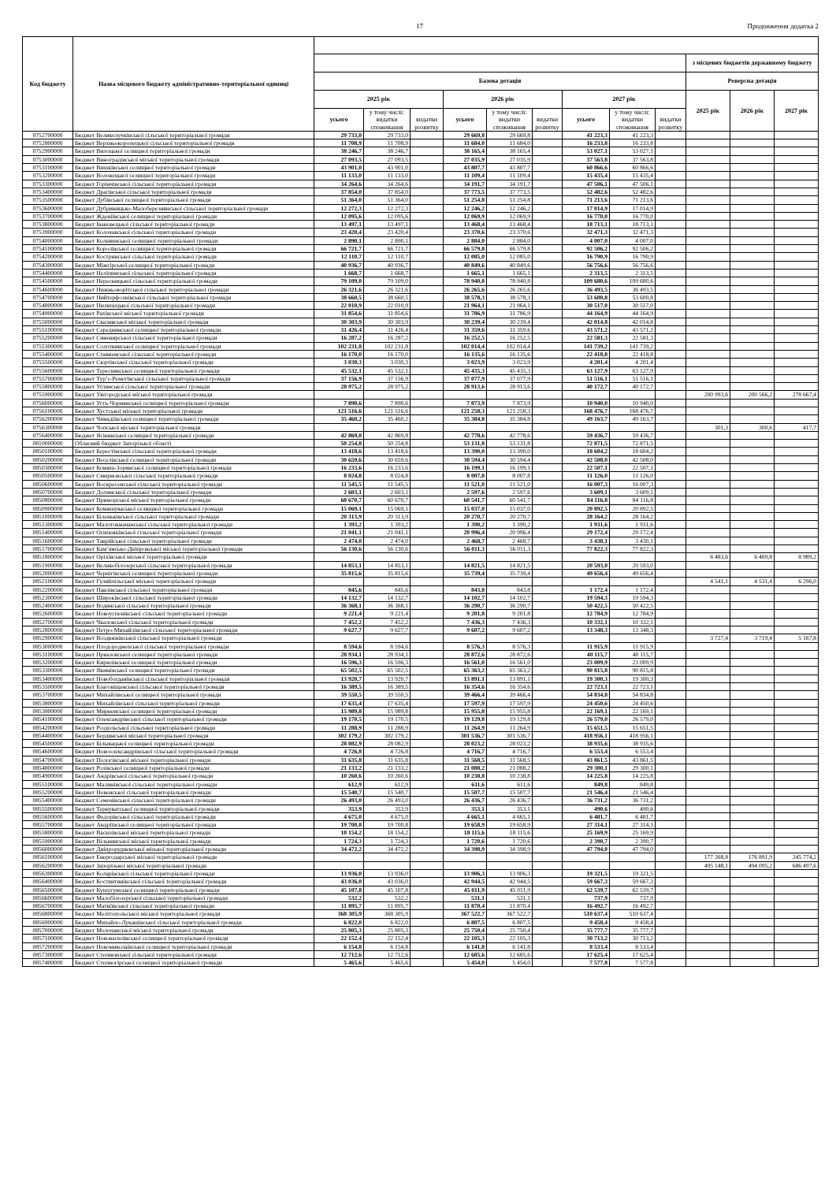17 Продовження додатка 2
| Код бюджету | Назва місцевого бюджету адміністративно-територіальної одиниці | | | | | | | | | | | | |
| --- | --- | --- | --- | --- | --- | --- | --- | --- | --- | --- | --- | --- | --- |
| | | | | | | | | | | | з місцевих бюджетів державному бюджету | | |
| | | Базова дотація | | | | | | | | | Реверсна дотація | | |
| | | 2025 рік | | | 2026 рік | | | 2027 рік | | | 2025 рік | 2026 рік | 2027 рік |
| | | усього | у тому числі: видатки споживання | видатки розвитку | усього | у тому числі: видатки споживання | видатки розвитку | усього | у тому числі: видатки споживання | видатки розвитку | | | |
| 0752700000 | Бюджет Великолучківської сільської територіальної громади | 29 733,0 | 29 733,0 | | 29 669,8 | 29 669,8 | | 41 223,3 | 41 223,3 | | | | |
| 0752800000 | Бюджет Верхньокоропецької сільської територіальної громади | 11 708,9 | 11 708,9 | | 11 684,0 | 11 684,0 | | 16 233,8 | 16 233,8 | | | | |
| 0752900000 | Бюджет Вилоцької селищної територіальної громади | 38 246,7 | 38 246,7 | | 38 165,4 | 38 165,4 | | 53 027,1 | 53 027,1 | | | | |
| 0753000000 | Бюджет Виноградівської міської територіальної громади | 27 093,5 | 27 093,5 | | 27 035,9 | 27 035,9 | | 37 563,8 | 37 563,8 | | | | |
| 0753100000 | Бюджет Вишківської селищної територіальної громади | 43 901,0 | 43 901,0 | | 43 807,7 | 43 807,7 | | 60 866,6 | 60 866,6 | | | | |
| 0753200000 | Бюджет Воловецької селищної територіальної громади | 11 133,0 | 11 133,0 | | 11 109,4 | 11 109,4 | | 15 435,4 | 15 435,4 | | | | |
| 0753300000 | Бюджет Горінчівської сільської територіальної громади | 34 264,6 | 34 264,6 | | 34 191,7 | 34 191,7 | | 47 506,1 | 47 506,1 | | | | |
| 0753400000 | Бюджет Драгівської сільської територіальної громади | 37 854,0 | 37 854,0 | | 37 773,5 | 37 773,5 | | 52 482,6 | 52 482,6 | | | | |
| 0753500000 | Бюджет Дубівської селищної територіальної громади | 51 364,0 | 51 364,0 | | 51 254,8 | 51 254,8 | | 71 213,6 | 71 213,6 | | | | |
| 0753600000 | Бюджет Дубриницько-Малоберезнянської сільської територіальної громади | 12 272,3 | 12 272,3 | | 12 246,2 | 12 246,2 | | 17 014,9 | 17 014,9 | | | | |
| 0753700000 | Бюджет Жденіївської селищної територіальної громади | 12 095,6 | 12 095,6 | | 12 069,9 | 12 069,9 | | 16 770,0 | 16 770,0 | | | | |
| 0753800000 | Бюджет Івановецької сільської територіальної громади | 13 497,1 | 13 497,1 | | 13 468,4 | 13 468,4 | | 18 713,1 | 18 713,1 | | | | |
| 0753900000 | Бюджет Колочавської сільської територіальної громади | 23 420,4 | 23 420,4 | | 23 370,6 | 23 370,6 | | 32 471,3 | 32 471,3 | | | | |
| 0754000000 | Бюджет Кольчинської селищної територіальної громади | 2 890,1 | 2 890,1 | | 2 884,0 | 2 884,0 | | 4 007,0 | 4 007,0 | | | | |
| 0754100000 | Бюджет Королівської селищної територіальної громади | 66 721,7 | 66 721,7 | | 66 579,8 | 66 579,8 | | 92 506,2 | 92 506,2 | | | | |
| 0754200000 | Бюджет Костринської сільської територіальної громади | 12 110,7 | 12 110,7 | | 12 085,0 | 12 085,0 | | 16 790,9 | 16 790,9 | | | | |
| 0754300000 | Бюджет Міжгірської селищної територіальної громади | 40 936,7 | 40 936,7 | | 40 849,6 | 40 849,6 | | 56 756,6 | 56 756,6 | | | | |
| 0754400000 | Бюджет Неліпинської сільської територіальної громади | 1 668,7 | 1 668,7 | | 1 665,1 | 1 665,1 | | 2 313,5 | 2 313,5 | | | | |
| 0754500000 | Бюджет Нересницької сільської територіальної громади | 79 109,0 | 79 109,0 | | 78 940,8 | 78 940,8 | | 109 680,6 | 109 680,6 | | | | |
| 0754600000 | Бюджет Нижньоворітської сільської територіальної громади | 26 321,6 | 26 321,6 | | 26 265,6 | 26 265,6 | | 36 493,5 | 36 493,5 | | | | |
| 0754700000 | Бюджет Пийтерфолвівської сільської територіальної громади | 38 660,5 | 38 660,5 | | 38 578,3 | 38 578,3 | | 53 600,8 | 53 600,8 | | | | |
| 0754800000 | Бюджет Пилипецької сільської територіальної громади | 22 010,9 | 22 010,9 | | 21 964,1 | 21 964,1 | | 30 517,0 | 30 517,0 | | | | |
| 0754900000 | Бюджет Рахівської міської територіальної громади | 31 854,6 | 31 854,6 | | 31 786,9 | 31 786,9 | | 44 164,9 | 44 164,9 | | | | |
| 0755000000 | Бюджет Свалявської міської територіальної громади | 30 303,9 | 30 303,9 | | 30 239,4 | 30 239,4 | | 42 014,8 | 42 014,8 | | | | |
| 0755100000 | Бюджет Середнянської селищної територіальної громади | 31 426,4 | 31 426,4 | | 31 359,6 | 31 359,6 | | 43 571,2 | 43 571,2 | | | | |
| 0755200000 | Бюджет Синевирської сільської територіальної громади | 16 287,2 | 16 287,2 | | 16 252,5 | 16 252,5 | | 22 581,3 | 22 581,3 | | | | |
| 0755300000 | Бюджет Солотвинської селищної територіальної громади | 102 231,8 | 102 231,8 | | 102 014,4 | 102 014,4 | | 141 739,2 | 141 739,2 | | | | |
| 0755400000 | Бюджет Ставненської сільської територіальної громади | 16 170,0 | 16 170,0 | | 16 135,6 | 16 135,6 | | 22 418,8 | 22 418,8 | | | | |
| 0755500000 | Бюджет Сюртівської сільської територіальної громади | 3 030,3 | 3 030,3 | | 3 023,9 | 3 023,9 | | 4 201,4 | 4 201,4 | | | | |
| 0755600000 | Бюджет Тересвянської селищної територіальної громади | 45 532,1 | 45 532,1 | | 45 435,3 | 45 435,3 | | 63 127,9 | 63 127,9 | | | | |
| 0755700000 | Бюджет Тур’є-Реметівської сільської територіальної громади | 37 156,9 | 37 156,9 | | 37 077,9 | 37 077,9 | | 51 516,1 | 51 516,1 | | | | |
| 0755800000 | Бюджет Углянської сільської територіальної громади | 28 975,2 | 28 975,2 | | 28 913,6 | 28 913,6 | | 40 172,7 | 40 172,7 | | | | |
| 0755900000 | Бюджет Ужгородської міської територіальної громади | | | | | | | | | | 200 993,6 | 200 566,2 | 278 667,4 |
| 0756000000 | Бюджет Усть-Чорнянської селищної територіальної громади | 7 890,6 | 7 890,6 | | 7 873,9 | 7 873,9 | | 10 940,0 | 10 940,0 | | | | |
| 0756100000 | Бюджет Хустської міської територіальної громади | 121 516,6 | 121 516,6 | | 121 258,3 | 121 258,3 | | 168 476,7 | 168 476,7 | | | | |
| 0756200000 | Бюджет Чинадіївської селищної територіальної громади | 35 460,2 | 35 460,2 | | 35 384,8 | 35 384,8 | | 49 163,7 | 49 163,7 | | | | |
| 0756300000 | Бюджет Чопської міської територіальної громади | | | | | | | | | | 301,3 | 300,6 | 417,7 |
| 0756400000 | Бюджет Ясінянської селищної територіальної громади | 42 869,8 | 42 869,8 | | 42 778,6 | 42 778,6 | | 59 436,7 | 59 436,7 | | | | |
| 0810000000 | Обласний бюджет Запорізької області | 50 254,8 | 50 254,8 | | 53 131,8 | 53 131,8 | | 72 871,5 | 72 871,5 | | | | |
| 0850100000 | Бюджет Берестівської сільської територіальної громади | 13 418,6 | 13 418,6 | | 13 390,0 | 13 390,0 | | 18 604,2 | 18 604,2 | | | | |
| 0850200000 | Бюджет Веселівської селищної територіальної громади | 30 659,6 | 30 659,6 | | 30 594,4 | 30 594,4 | | 42 508,0 | 42 508,0 | | | | |
| 0850300000 | Бюджет Комиш-Зорянської селищної територіальної громади | 16 233,6 | 16 233,6 | | 16 199,1 | 16 199,1 | | 22 507,1 | 22 507,1 | | | | |
| 0850500000 | Бюджет Смирновської сільської територіальної громади | 8 024,8 | 8 024,8 | | 8 007,8 | 8 007,8 | | 11 126,0 | 11 126,0 | | | | |
| 0850600000 | Бюджет Воскресенської сільської територіальної громади | 11 545,5 | 11 545,5 | | 11 521,0 | 11 521,0 | | 16 007,3 | 16 007,3 | | | | |
| 0850700000 | Бюджет Долинської сільської територіальної громади | 2 603,1 | 2 603,1 | | 2 597,6 | 2 597,6 | | 3 609,1 | 3 609,1 | | | | |
| 0850800000 | Бюджет Приморської міської територіальної громади | 60 670,7 | 60 670,7 | | 60 541,7 | 60 541,7 | | 84 116,8 | 84 116,8 | | | | |
| 0850900000 | Бюджет Комишуваської селищної територіальної громади | 15 069,1 | 15 069,1 | | 15 037,0 | 15 037,0 | | 20 892,5 | 20 892,5 | | | | |
| 0851000000 | Бюджет Біленьківської сільської територіальної громади | 20 313,9 | 20 313,9 | | 20 270,7 | 20 270,7 | | 28 164,2 | 28 164,2 | | | | |
| 0851300000 | Бюджет Малотокмачанської сільської територіальної громади | 1 393,2 | 1 393,2 | | 1 390,2 | 1 390,2 | | 1 931,6 | 1 931,6 | | | | |
| 0851400000 | Бюджет Осипенківської сільської територіальної громади | 21 041,1 | 21 041,1 | | 20 996,4 | 20 996,4 | | 29 172,4 | 29 172,4 | | | | |
| 0851600000 | Бюджет Таврійської сільської територіальної громади | 2 474,0 | 2 474,0 | | 2 468,7 | 2 468,7 | | 3 430,1 | 3 430,1 | | | | |
| 0851700000 | Бюджет Кам’янсько-Дніпровської міської територіальної громади | 56 130,6 | 56 130,6 | | 56 011,3 | 56 011,3 | | 77 822,3 | 77 822,3 | | | | |
| 0851800000 | Бюджет Оріхівської міської територіальної громади | | | | | | | | | | 6 483,6 | 6 469,8 | 8 989,2 |
| 0851900000 | Бюджет Великобілозерської сільської територіальної громади | 14 853,1 | 14 853,1 | | 14 821,5 | 14 821,5 | | 20 593,0 | 20 593,0 | | | | |
| 0852000000 | Бюджет Чернігівської селищної територіальної громади | 35 815,6 | 35 815,6 | | 35 739,4 | 35 739,4 | | 49 656,4 | 49 656,4 | | | | |
| 0852100000 | Бюджет Гуляйпільської міської територіальної громади | | | | | | | | | | 4 541,1 | 4 531,4 | 6 296,0 |
| 0852200000 | Бюджет Павлівської сільської територіальної громади | 845,6 | 845,6 | | 843,8 | 843,8 | | 1 172,4 | 1 172,4 | | | | |
| 0852300000 | Бюджет Широківської сільської територіальної громади | 14 132,7 | 14 132,7 | | 14 102,7 | 14 102,7 | | 19 594,3 | 19 594,3 | | | | |
| 0852400000 | Бюджет Водянської сільської територіальної громади | 36 368,1 | 36 368,1 | | 36 290,7 | 36 290,7 | | 50 422,5 | 50 422,5 | | | | |
| 0852600000 | Бюджет Новоуспенівської сільської територіальної громади | 9 221,4 | 9 221,4 | | 9 201,8 | 9 201,8 | | 12 784,9 | 12 784,9 | | | | |
| 0852700000 | Бюджет Чкаловської сільської територіальної громади | 7 452,2 | 7 452,2 | | 7 436,3 | 7 436,3 | | 10 332,1 | 10 332,1 | | | | |
| 0852800000 | Бюджет Петро-Михайлівської сільської територіальної громади | 9 627,7 | 9 627,7 | | 9 607,2 | 9 607,2 | | 13 348,3 | 13 348,3 | | | | |
| 0852900000 | Бюджет Воздвижівської сільської територіальної громади | | | | | | | | | | 3 727,4 | 3 719,4 | 5 167,8 |
| 0853000000 | Бюджет Плодороднenської сільської територіальної громади | 8 594,6 | 8 594,6 | | 8 576,3 | 8 576,3 | | 11 915,9 | 11 915,9 | | | | |
| 0853100000 | Бюджет Приазовської селищної територіальної громади | 28 934,1 | 28 934,1 | | 28 872,6 | 28 872,6 | | 40 115,7 | 40 115,7 | | | | |
| 0853200000 | Бюджет Кирилівської селищної територіальної громади | 16 596,3 | 16 596,3 | | 16 561,0 | 16 561,0 | | 23 009,9 | 23 009,9 | | | | |
| 0853300000 | Бюджет Якимівської селищної територіальної громади | 65 502,5 | 65 502,5 | | 65 363,2 | 65 363,2 | | 90 815,8 | 90 815,8 | | | | |
| 0853400000 | Бюджет Новобогданівської сільської територіальної громади | 13 920,7 | 13 920,7 | | 13 891,1 | 13 891,1 | | 19 300,3 | 19 300,3 | | | | |
| 0853500000 | Бюджет Благовіщенської сільської територіальної громади | 16 389,5 | 16 389,5 | | 16 354,6 | 16 354,6 | | 22 723,1 | 22 723,1 | | | | |
| 0853700000 | Бюджет Михайлівської селищної територіальної громади | 39 550,5 | 39 550,5 | | 39 466,4 | 39 466,4 | | 54 834,8 | 54 834,8 | | | | |
| 0853800000 | Бюджет Михайлівської сільської територіальної громади | 17 635,4 | 17 635,4 | | 17 597,9 | 17 597,9 | | 24 450,6 | 24 450,6 | | | | |
| 0853900000 | Бюджет Мирненської селищної територіальної громади | 15 989,8 | 15 989,8 | | 15 955,8 | 15 955,8 | | 22 169,1 | 22 169,1 | | | | |
| 0854100000 | Бюджет Олександрівської сільської територіальної громади | 19 170,5 | 19 170,5 | | 19 129,8 | 19 129,8 | | 26 579,0 | 26 579,0 | | | | |
| 0854200000 | Бюджет Роздольської сільської територіальної громади | 11 288,9 | 11 288,9 | | 11 264,9 | 11 264,9 | | 15 651,5 | 15 651,5 | | | | |
| 0854400000 | Бюджет Бердянської міської територіальної громади | 302 179,2 | 302 179,2 | | 301 536,7 | 301 536,7 | | 418 956,1 | 418 956,1 | | | | |
| 0854500000 | Бюджет Більмацької селищної територіальної громади | 28 082,9 | 28 082,9 | | 28 023,2 | 28 023,2 | | 38 935,6 | 38 935,6 | | | | |
| 0854600000 | Бюджет Новоолександрівської сільської територіальної громади | 4 726,8 | 4 726,8 | | 4 716,7 | 4 716,7 | | 6 553,4 | 6 553,4 | | | | |
| 0854700000 | Бюджет Пологівської міської територіальної громади | 31 635,8 | 31 635,8 | | 31 568,5 | 31 568,5 | | 43 861,5 | 43 861,5 | | | | |
| 0854800000 | Бюджет Розівської селищної територіальної громади | 21 133,2 | 21 133,2 | | 21 088,2 | 21 088,2 | | 29 300,1 | 29 300,1 | | | | |
| 0854900000 | Бюджет Андрівської сільської територіальної громади | 10 260,6 | 10 260,6 | | 10 238,8 | 10 238,8 | | 14 225,8 | 14 225,8 | | | | |
| 0855100000 | Бюджет Малинівської сільської територіальної громади | 612,9 | 612,9 | | 611,6 | 611,6 | | 849,8 | 849,8 | | | | |
| 0855200000 | Бюджет Новенської сільської територіальної громади | 15 540,7 | 15 540,7 | | 15 507,7 | 15 507,7 | | 21 546,4 | 21 546,4 | | | | |
| 0855400000 | Бюджет Семенівської сільської територіальної громади | 26 493,0 | 26 493,0 | | 26 436,7 | 26 436,7 | | 36 731,2 | 36 731,2 | | | | |
| 0855500000 | Бюджет Тернуватської селищної територіальної громади | 353,9 | 353,9 | | 353,1 | 353,1 | | 490,6 | 490,6 | | | | |
| 0855600000 | Бюджет Федорівської сільської територіальної громади | 4 675,0 | 4 675,0 | | 4 665,1 | 4 665,1 | | 6 481,7 | 6 481,7 | | | | |
| 0855700000 | Бюджет Андріївської селищної територіальної громади | 19 700,8 | 19 700,8 | | 19 658,9 | 19 658,9 | | 27 314,1 | 27 314,1 | | | | |
| 0855800000 | Бюджет Василівської міської територіальної громади | 18 154,2 | 18 154,2 | | 18 115,6 | 18 115,6 | | 25 169,9 | 25 169,9 | | | | |
| 0855900000 | Бюджет Вільнянської міської територіальної громади | 1 724,3 | 1 724,3 | | 1 720,6 | 1 720,6 | | 2 390,7 | 2 390,7 | | | | |
| 0856000000 | Бюджет Дніпрорудненської міської територіальної громади | 34 472,2 | 34 472,2 | | 34 398,9 | 34 398,9 | | 47 794,0 | 47 794,0 | | | | |
| 0856100000 | Бюджет Енергодарської міської територіальної громади | | | | | | | | | | 177 268,8 | 176 891,9 | 245 774,2 |
| 0856200000 | Бюджет Запорізької міської територіальної громади | | | | | | | | | | 495 148,1 | 494 095,2 | 686 497,6 |
| 0856300000 | Бюджет Коларівської сільської територіальної громади | 13 936,0 | 13 936,0 | | 13 906,3 | 13 906,3 | | 19 321,5 | 19 321,5 | | | | |
| 0856400000 | Бюджет Костянтинівської сільської територіальної громади | 43 036,0 | 43 036,0 | | 42 944,5 | 42 944,5 | | 59 667,3 | 59 667,3 | | | | |
| 0856500000 | Бюджет Кушугумської селищної територіальної громади | 45 107,8 | 45 107,8 | | 45 011,9 | 45 011,9 | | 62 539,7 | 62 539,7 | | | | |
| 0856600000 | Бюджет Малобілозерської сільської територіальної громади | 532,2 | 532,2 | | 531,1 | 531,1 | | 737,9 | 737,9 | | | | |
| 0856700000 | Бюджет Матвіївської сільської територіальної громади | 11 895,7 | 11 895,7 | | 11 870,4 | 11 870,4 | | 16 492,7 | 16 492,7 | | | | |
| 0856800000 | Бюджет Мелітопольської міської територіальної громади | 368 305,9 | 368 305,9 | | 367 522,7 | 367 522,7 | | 510 637,4 | 510 637,4 | | | | |
| 0856900000 | Бюджет Михайло-Лукашівської сільської територіальної громади | 6 822,0 | 6 822,0 | | 6 807,5 | 6 807,5 | | 9 458,4 | 9 458,4 | | | | |
| 0857000000 | Бюджет Молочанської міської територіальної громади | 25 805,3 | 25 805,3 | | 25 750,4 | 25 750,4 | | 35 777,7 | 35 777,7 | | | | |
| 0857100000 | Бюджет Нововасилівської селищної територіальної громади | 22 152,4 | 22 152,4 | | 22 105,3 | 22 105,3 | | 30 713,2 | 30 713,2 | | | | |
| 0857200000 | Бюджет Новомиколаївської селищної територіальної громади | 6 154,8 | 6 154,8 | | 6 141,8 | 6 141,8 | | 8 533,4 | 8 533,4 | | | | |
| 0857300000 | Бюджет Степненської сільської територіальної громади | 12 712,6 | 12 712,6 | | 12 685,6 | 12 685,6 | | 17 625,4 | 17 625,4 | | | | |
| 0857400000 | Бюджет Степногірської селищної територіальної громади | 5 465,6 | 5 465,6 | | 5 454,0 | 5 454,0 | | 7 577,8 | 7 577,8 | | | | |